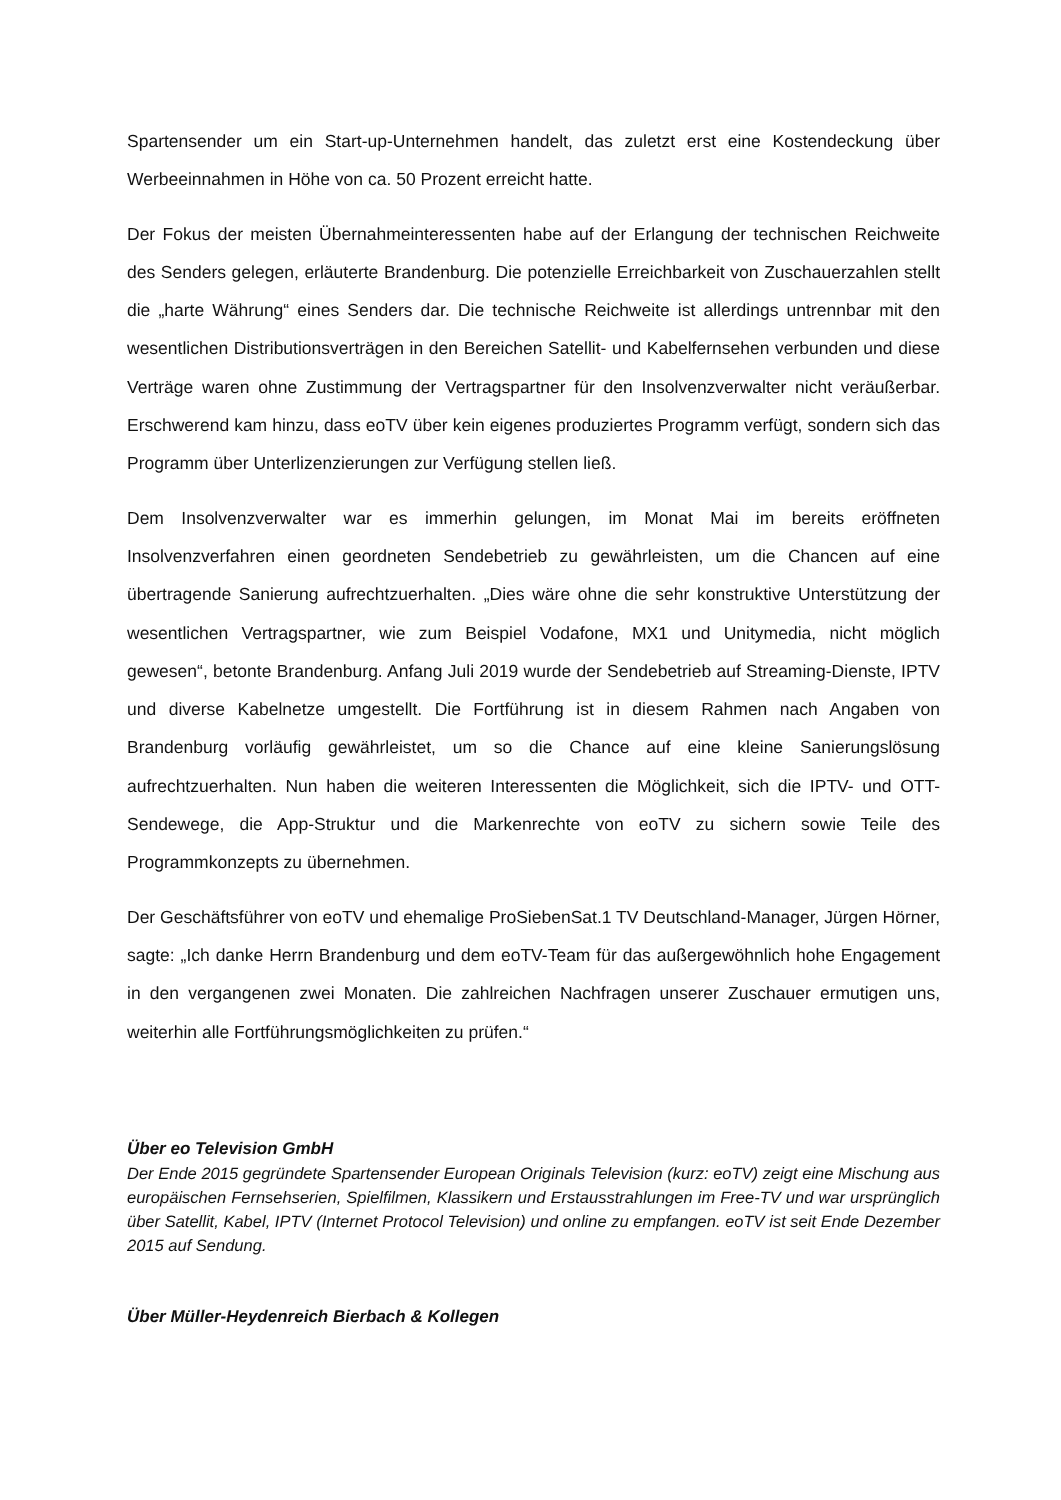Spartensender um ein Start-up-Unternehmen handelt, das zuletzt erst eine Kostendeckung über Werbeeinnahmen in Höhe von ca. 50 Prozent erreicht hatte.
Der Fokus der meisten Übernahmeinteressenten habe auf der Erlangung der technischen Reichweite des Senders gelegen, erläuterte Brandenburg. Die potenzielle Erreichbarkeit von Zuschauerzahlen stellt die „harte Währung“ eines Senders dar. Die technische Reichweite ist allerdings untrennbar mit den wesentlichen Distributionsverträgen in den Bereichen Satellit- und Kabelfernsehen verbunden und diese Verträge waren ohne Zustimmung der Vertragspartner für den Insolvenzverwalter nicht veräußerbar. Erschwerend kam hinzu, dass eoTV über kein eigenes produziertes Programm verfügt, sondern sich das Programm über Unterlizenzierungen zur Verfügung stellen ließ.
Dem Insolvenzverwalter war es immerhin gelungen, im Monat Mai im bereits eröffneten Insolvenzverfahren einen geordneten Sendebetrieb zu gewährleisten, um die Chancen auf eine übertragende Sanierung aufrechtzuerhalten. „Dies wäre ohne die sehr konstruktive Unterstützung der wesentlichen Vertragspartner, wie zum Beispiel Vodafone, MX1 und Unitymedia, nicht möglich gewesen“, betonte Brandenburg. Anfang Juli 2019 wurde der Sendebetrieb auf Streaming-Dienste, IPTV und diverse Kabelnetze umgestellt. Die Fortführung ist in diesem Rahmen nach Angaben von Brandenburg vorläufig gewährleistet, um so die Chance auf eine kleine Sanierungslösung aufrechtzuerhalten. Nun haben die weiteren Interessenten die Möglichkeit, sich die IPTV- und OTT-Sendewege, die App-Struktur und die Markenrechte von eoTV zu sichern sowie Teile des Programmkonzepts zu übernehmen.
Der Geschäftsführer von eoTV und ehemalige ProSiebenSat.1 TV Deutschland-Manager, Jürgen Hörner, sagte: „Ich danke Herrn Brandenburg und dem eoTV-Team für das außergewöhnlich hohe Engagement in den vergangenen zwei Monaten. Die zahlreichen Nachfragen unserer Zuschauer ermutigen uns, weiterhin alle Fortführungsmöglichkeiten zu prüfen.“
Über eo Television GmbH
Der Ende 2015 gegründete Spartensender European Originals Television (kurz: eoTV) zeigt eine Mischung aus europäischen Fernsehserien, Spielfilmen, Klassikern und Erstausstrahlungen im Free-TV und war ursprünglich über Satellit, Kabel, IPTV (Internet Protocol Television) und online zu empfangen. eoTV ist seit Ende Dezember 2015 auf Sendung.
Über Müller-Heydenreich Bierbach & Kollegen